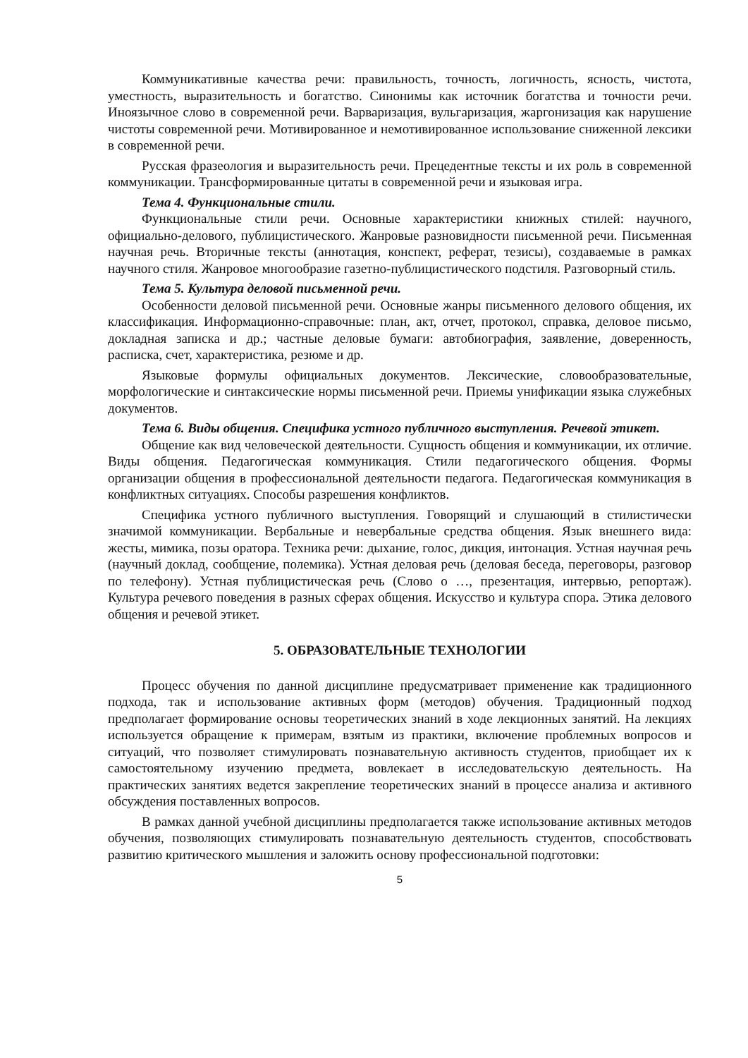Коммуникативные качества речи: правильность, точность, логичность, ясность, чистота, уместность, выразительность и богатство. Синонимы как источник богатства и точности речи. Иноязычное слово в современной речи. Варваризация, вульгаризация, жаргонизация как нарушение чистоты современной речи. Мотивированное и немотивированное использование сниженной лексики в современной речи.
Русская фразеология и выразительность речи. Прецедентные тексты и их роль в современной коммуникации. Трансформированные цитаты в современной речи и языковая игра.
Тема 4. Функциональные стили.
Функциональные стили речи. Основные характеристики книжных стилей: научного, официально-делового, публицистического. Жанровые разновидности письменной речи. Письменная научная речь. Вторичные тексты (аннотация, конспект, реферат, тезисы), создаваемые в рамках научного стиля. Жанровое многообразие газетно-публицистического подстиля. Разговорный стиль.
Тема 5. Культура деловой письменной речи.
Особенности деловой письменной речи. Основные жанры письменного делового общения, их классификация. Информационно-справочные: план, акт, отчет, протокол, справка, деловое письмо, докладная записка и др.; частные деловые бумаги: автобиография, заявление, доверенность, расписка, счет, характеристика, резюме и др.
Языковые формулы официальных документов. Лексические, словообразовательные, морфологические и синтаксические нормы письменной речи. Приемы унификации языка служебных документов.
Тема 6. Виды общения. Специфика устного публичного выступления. Речевой этикет.
Общение как вид человеческой деятельности. Сущность общения и коммуникации, их отличие. Виды общения. Педагогическая коммуникация. Стили педагогического общения. Формы организации общения в профессиональной деятельности педагога. Педагогическая коммуникация в конфликтных ситуациях. Способы разрешения конфликтов.
Специфика устного публичного выступления. Говорящий и слушающий в стилистически значимой коммуникации. Вербальные и невербальные средства общения. Язык внешнего вида: жесты, мимика, позы оратора. Техника речи: дыхание, голос, дикция, интонация. Устная научная речь (научный доклад, сообщение, полемика). Устная деловая речь (деловая беседа, переговоры, разговор по телефону). Устная публицистическая речь (Слово о …, презентация, интервью, репортаж). Культура речевого поведения в разных сферах общения. Искусство и культура спора. Этика делового общения и речевой этикет.
5. ОБРАЗОВАТЕЛЬНЫЕ ТЕХНОЛОГИИ
Процесс обучения по данной дисциплине предусматривает применение как традиционного подхода, так и использование активных форм (методов) обучения. Традиционный подход предполагает формирование основы теоретических знаний в ходе лекционных занятий. На лекциях используется обращение к примерам, взятым из практики, включение проблемных вопросов и ситуаций, что позволяет стимулировать познавательную активность студентов, приобщает их к самостоятельному изучению предмета, вовлекает в исследовательскую деятельность. На практических занятиях ведется закрепление теоретических знаний в процессе анализа и активного обсуждения поставленных вопросов.
В рамках данной учебной дисциплины предполагается также использование активных методов обучения, позволяющих стимулировать познавательную деятельность студентов, способствовать развитию критического мышления и заложить основу профессиональной подготовки:
5